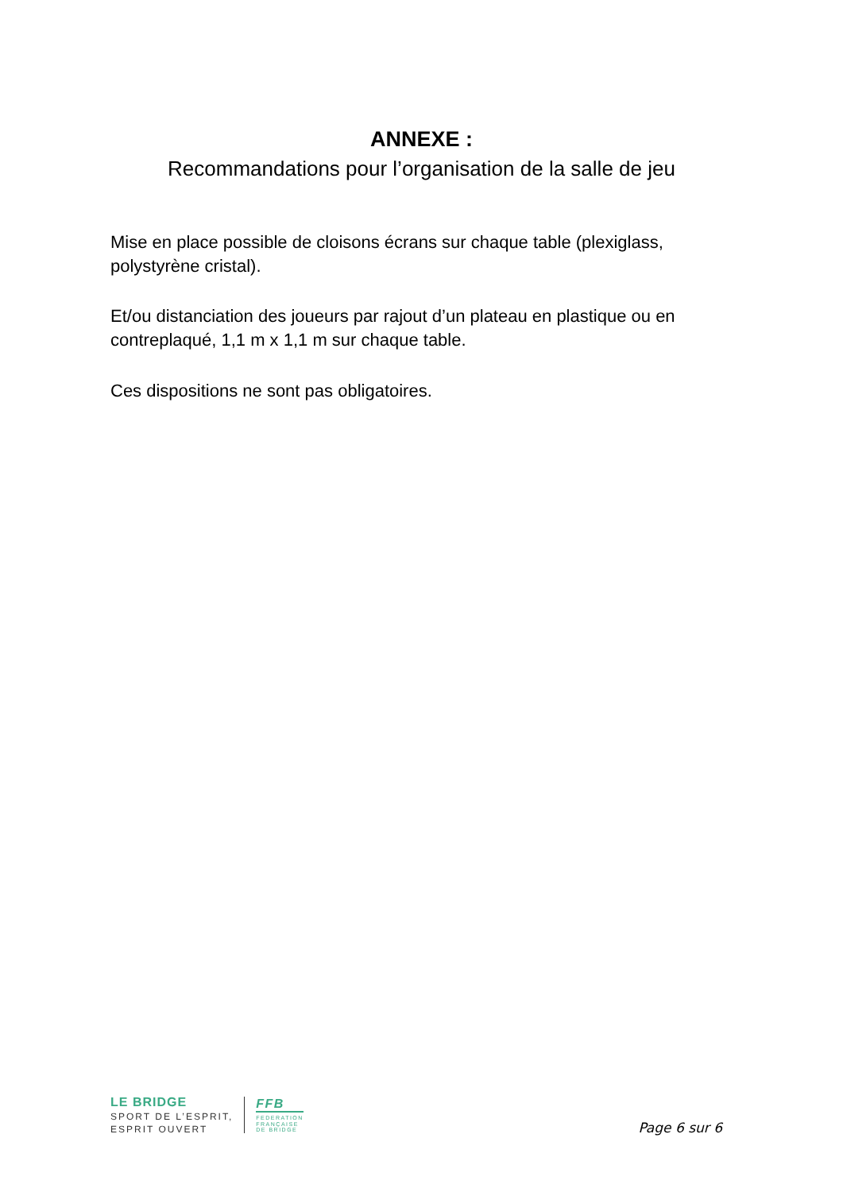ANNEXE :
Recommandations pour l’organisation de la salle de jeu
Mise en place possible de cloisons écrans sur chaque table (plexiglass, polystyrène cristal).
Et/ou distanciation des joueurs par rajout d’un plateau en plastique ou en contreplaqué, 1,1 m x 1,1 m sur chaque table.
Ces dispositions ne sont pas obligatoires.
LE BRIDGE
SPORT DE L’ESPRIT,
ESPRIT OUVERT
FFB
FEDERATION
FRANÇAISE
DE BRIDGE
Page 6 sur 6